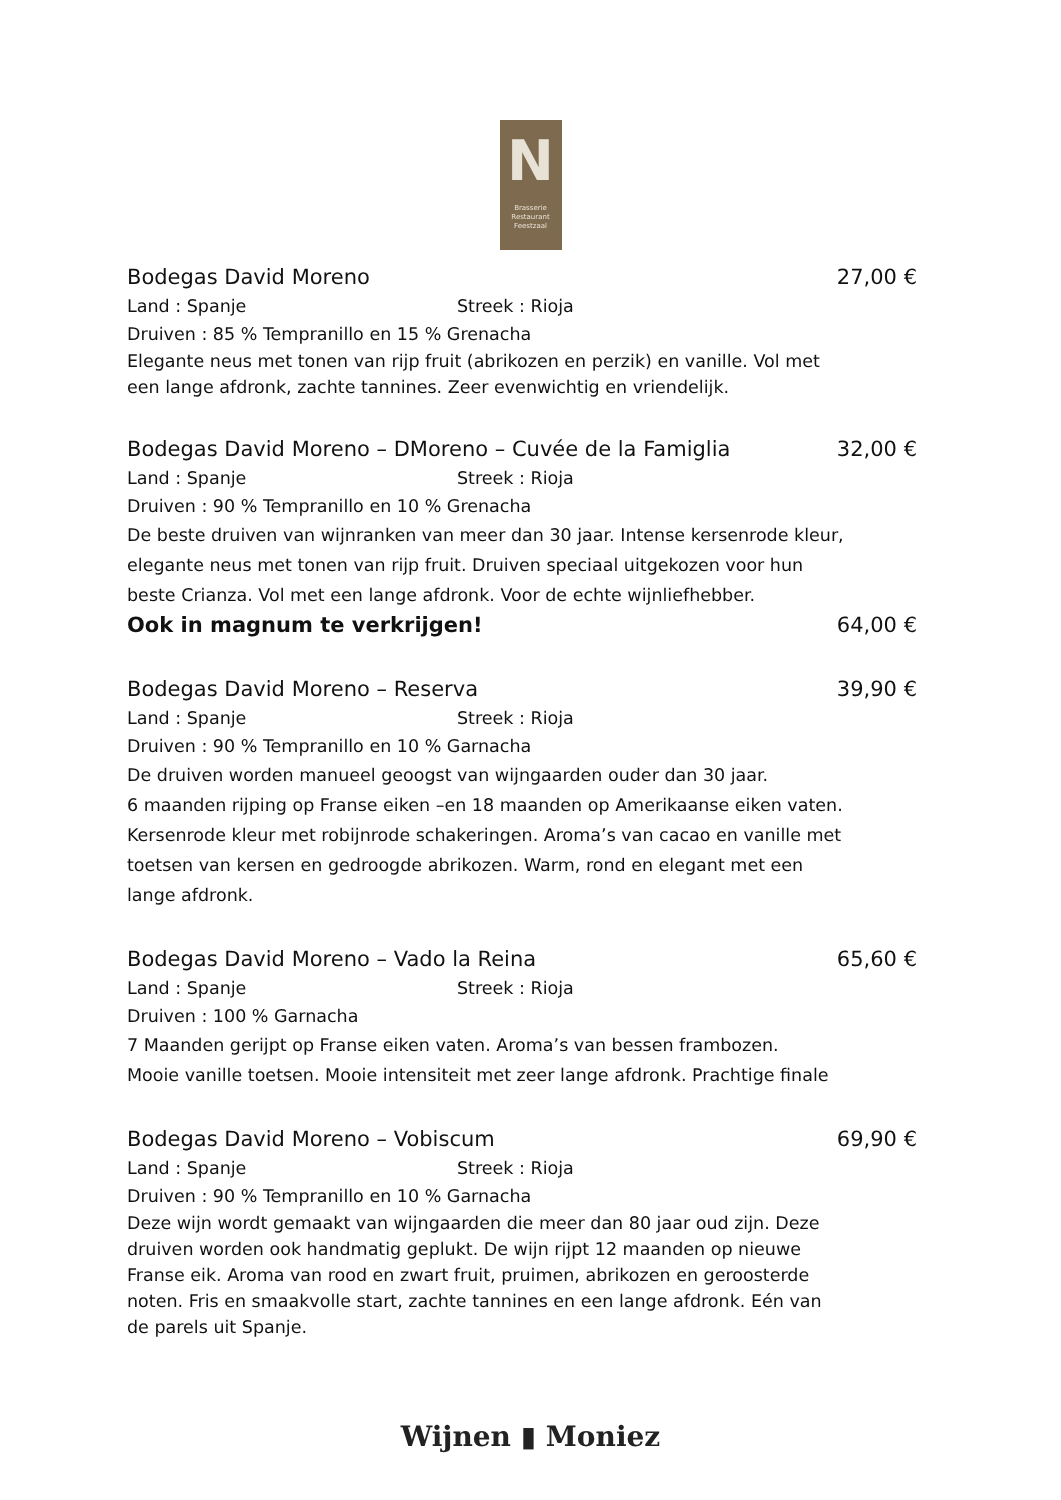N
Brasserie
Restaurant
Feestzaal
Bodegas David Moreno 27,00 €
Land : Spanje Streek : Rioja
Druiven : 85 % Tempranillo en 15 % Grenacha
Elegante neus met tonen van rijp fruit (abrikozen en perzik) en vanille. Vol met een lange afdronk, zachte tannines. Zeer evenwichtig en vriendelijk.
Bodegas David Moreno – DMoreno – Cuvée de la Famiglia 32,00 €
Land : Spanje Streek : Rioja
Druiven : 90 % Tempranillo en 10 % Grenacha
De beste druiven van wijnranken van meer dan 30 jaar. Intense kersenrode kleur, elegante neus met tonen van rijp fruit. Druiven speciaal uitgekozen voor hun beste Crianza. Vol met een lange afdronk. Voor de echte wijnliefhebber.
Ook in magnum te verkrijgen! 64,00 €
Bodegas David Moreno – Reserva 39,90 €
Land : Spanje Streek : Rioja
Druiven : 90 % Tempranillo en 10 % Garnacha
De druiven worden manueel geoogst van wijngaarden ouder dan 30 jaar.
6 maanden rijping op Franse eiken –en 18 maanden op Amerikaanse eiken vaten.
Kersenrode kleur met robijnrode schakeringen. Aroma’s van cacao en vanille met toetsen van kersen en gedroogde abrikozen. Warm, rond en elegant met een lange afdronk.
Bodegas David Moreno – Vado la Reina 65,60 €
Land : Spanje Streek : Rioja
Druiven : 100 % Garnacha
7 Maanden gerijpt op Franse eiken vaten. Aroma’s van bessen frambozen.
Mooie vanille toetsen. Mooie intensiteit met zeer lange afdronk. Prachtige finale
Bodegas David Moreno – Vobiscum 69,90 €
Land : Spanje Streek : Rioja
Druiven : 90 % Tempranillo en 10 % Garnacha
Deze wijn wordt gemaakt van wijngaarden die meer dan 80 jaar oud zijn. Deze druiven worden ook handmatig geplukt. De wijn rijpt 12 maanden op nieuwe Franse eik. Aroma van rood en zwart fruit, pruimen, abrikozen en geroosterde noten. Fris en smaakvolle start, zachte tannines en een lange afdronk. Eén van de parels uit Spanje.
Wijnen ▮ Moniez